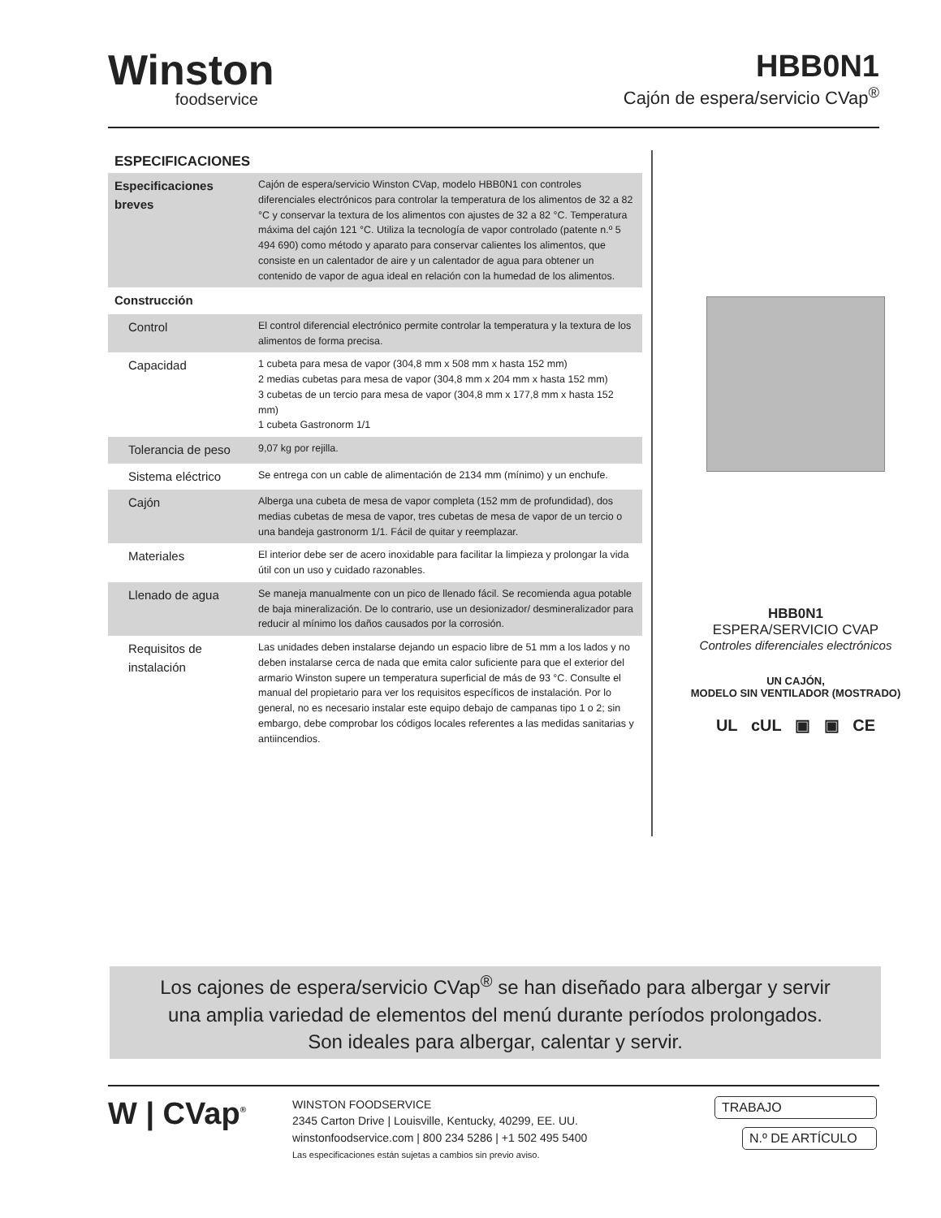Winston
foodservice
HBB0N1
Cajón de espera/servicio CVap<sup>®</sup>
ESPECIFICACIONES
| Especificaciones breves | Cajón de espera/servicio Winston CVap, modelo HBB0N1 con controles diferenciales electrónicos para controlar la temperatura de los alimentos de 32 a 82 °C y conservar la textura de los alimentos con ajustes de 32 a 82 °C. Temperatura máxima del cajón 121 °C. Utiliza la tecnología de vapor controlado (patente n.º 5 494 690) como método y aparato para conservar calientes los alimentos, que consiste en un calentador de aire y un calentador de agua para obtener un contenido de vapor de agua ideal en relación con la humedad de los alimentos. |
| Construcción | |
| Control | El control diferencial electrónico permite controlar la temperatura y la textura de los alimentos de forma precisa. |
| Capacidad | 1 cubeta para mesa de vapor (304,8 mm x 508 mm x hasta 152 mm) 2 medias cubetas para mesa de vapor (304,8 mm x 204 mm x hasta 152 mm) 3 cubetas de un tercio para mesa de vapor (304,8 mm x 177,8 mm x hasta 152 mm) 1 cubeta Gastronorm 1/1 |
| Tolerancia de peso | 9,07 kg por rejilla. |
| Sistema eléctrico | Se entrega con un cable de alimentación de 2134 mm (mínimo) y un enchufe. |
| Cajón | Alberga una cubeta de mesa de vapor completa (152 mm de profundidad), dos medias cubetas de mesa de vapor, tres cubetas de mesa de vapor de un tercio o una bandeja gastronorm 1/1. Fácil de quitar y reemplazar. |
| Materiales | El interior debe ser de acero inoxidable para facilitar la limpieza y prolongar la vida útil con un uso y cuidado razonables. |
| Llenado de agua | Se maneja manualmente con un pico de llenado fácil. Se recomienda agua potable de baja mineralización. De lo contrario, use un desionizador/ desmineralizador para reducir al mínimo los daños causados por la corrosión. |
| Requisitos de instalación | Las unidades deben instalarse dejando un espacio libre de 51 mm a los lados y no deben instalarse cerca de nada que emita calor suficiente para que el exterior del armario Winston supere un temperatura superficial de más de 93 °C. Consulte el manual del propietario para ver los requisitos específicos de instalación. Por lo general, no es necesario instalar este equipo debajo de campanas tipo 1 o 2; sin embargo, debe comprobar los códigos locales referentes a las medidas sanitarias y antiincendios. |
HBB0N1
ESPERA/SERVICIO CVAP
Controles diferenciales electrónicos
UN CAJÓN,
MODELO SIN VENTILADOR (MOSTRADO)
UL cUL ▣ ▣ CE
Los cajones de espera/servicio CVap<sup>®</sup> se han diseñado para albergar y servir
una amplia variedad de elementos del menú durante períodos prolongados.
Son ideales para albergar, calentar y servir.
W | CVap<sup>®</sup>
WINSTON FOODSERVICE
2345 Carton Drive | Louisville, Kentucky, 40299, EE. UU.
winstonfoodservice.com | 800 234 5286 | +1 502 495 5400
Las especificaciones están sujetas a cambios sin previo aviso.
TRABAJO
N.º DE ARTÍCULO